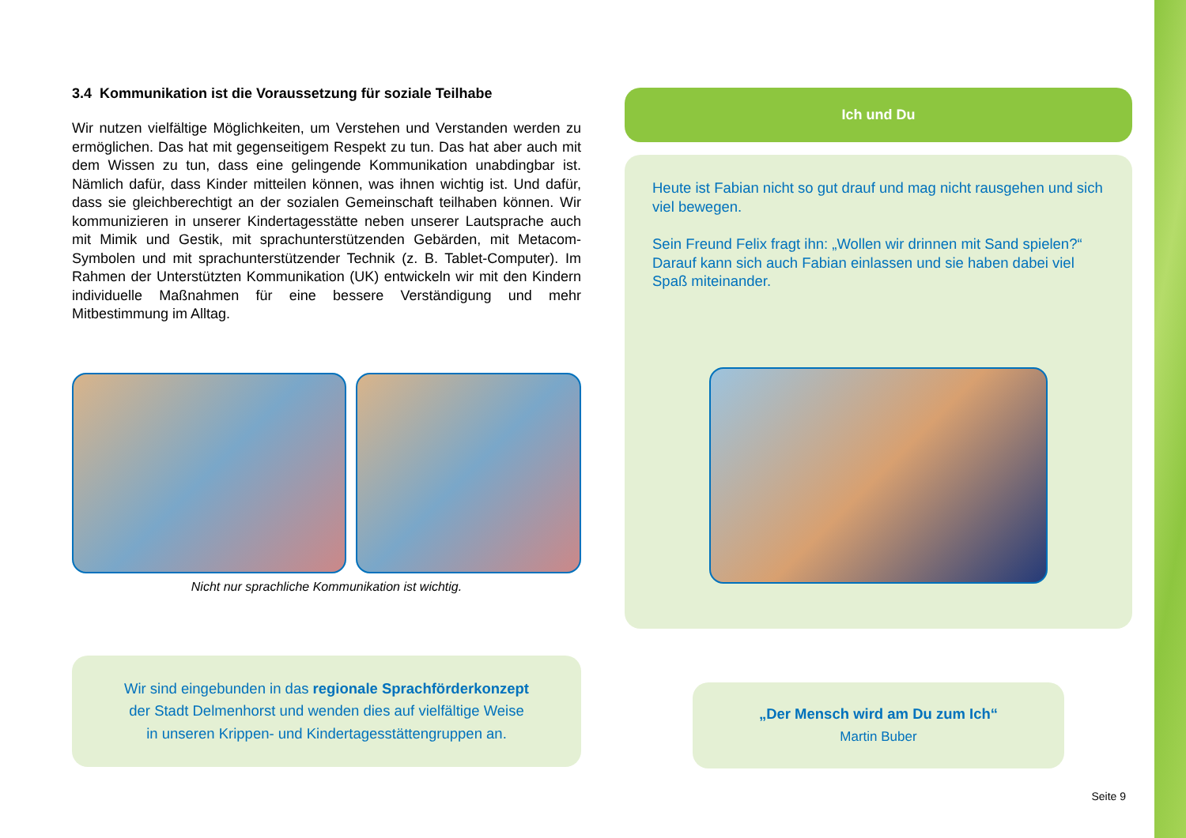3.4 Kommunikation ist die Voraussetzung für soziale Teilhabe
Wir nutzen vielfältige Möglichkeiten, um Verstehen und Verstanden werden zu ermöglichen. Das hat mit gegenseitigem Respekt zu tun. Das hat aber auch mit dem Wissen zu tun, dass eine gelingende Kommunikation unabdingbar ist. Nämlich dafür, dass Kinder mitteilen können, was ihnen wichtig ist. Und dafür, dass sie gleichberechtigt an der sozialen Gemeinschaft teilhaben können. Wir kommunizieren in unserer Kindertagesstätte neben unserer Lautsprache auch mit Mimik und Gestik, mit sprachunterstützenden Gebärden, mit Metacom-Symbolen und mit sprachunterstützender Technik (z. B. Tablet-Computer). Im Rahmen der Unterstützten Kommunikation (UK) entwickeln wir mit den Kindern individuelle Maßnahmen für eine bessere Verständigung und mehr Mitbestimmung im Alltag.
Nicht nur sprachliche Kommunikation ist wichtig.
Wir sind eingebunden in das regionale Sprachförderkonzept
der Stadt Delmenhorst und wenden dies auf vielfältige Weise
in unseren Krippen- und Kindertagesstättengruppen an.
Ich und Du
Heute ist Fabian nicht so gut drauf und mag nicht rausgehen und sich viel bewegen.
Sein Freund Felix fragt ihn: „Wollen wir drinnen mit Sand spielen?“ Darauf kann sich auch Fabian einlassen und sie haben dabei viel Spaß miteinander.
„Der Mensch wird am Du zum Ich“
Martin Buber
Seite 9